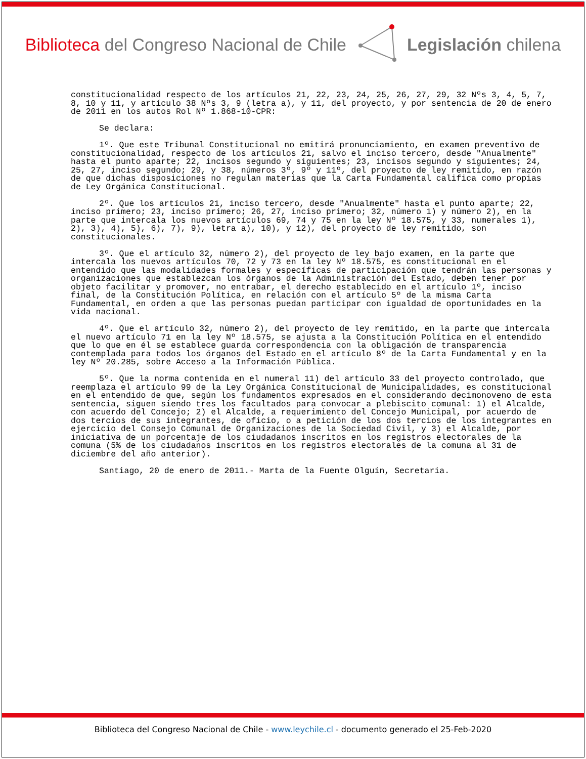Biblioteca del Congreso Nacional de Chile
Legislación chilena
constitucionalidad respecto de los artículos 21, 22, 23, 24, 25, 26, 27, 29, 32 Nºs 3, 4, 5, 7, 8, 10 y 11, y artículo 38 Nºs 3, 9 (letra a), y 11, del proyecto, y por sentencia de 20 de enero de 2011 en los autos Rol Nº 1.868-10-CPR:
Se declara:
1º. Que este Tribunal Constitucional no emitirá pronunciamiento, en examen preventivo de constitucionalidad, respecto de los artículos 21, salvo el inciso tercero, desde "Anualmente" hasta el punto aparte; 22, incisos segundo y siguientes; 23, incisos segundo y siguientes; 24, 25, 27, inciso segundo; 29, y 38, números 3º, 9º y 11º, del proyecto de ley remitido, en razón de que dichas disposiciones no regulan materias que la Carta Fundamental califica como propias de Ley Orgánica Constitucional.
2º. Que los artículos 21, inciso tercero, desde "Anualmente" hasta el punto aparte; 22, inciso primero; 23, inciso primero; 26, 27, inciso primero; 32, número 1) y número 2), en la parte que intercala los nuevos artículos 69, 74 y 75 en la ley Nº 18.575, y 33, numerales 1), 2), 3), 4), 5), 6), 7), 9), letra a), 10), y 12), del proyecto de ley remitido, son constitucionales.
3º. Que el artículo 32, número 2), del proyecto de ley bajo examen, en la parte que intercala los nuevos artículos 70, 72 y 73 en la ley Nº 18.575, es constitucional en el entendido que las modalidades formales y específicas de participación que tendrán las personas y organizaciones que establezcan los órganos de la Administración del Estado, deben tener por objeto facilitar y promover, no entrabar, el derecho establecido en el artículo 1º, inciso final, de la Constitución Política, en relación con el artículo 5º de la misma Carta Fundamental, en orden a que las personas puedan participar con igualdad de oportunidades en la vida nacional.
4º. Que el artículo 32, número 2), del proyecto de ley remitido, en la parte que intercala el nuevo artículo 71 en la ley Nº 18.575, se ajusta a la Constitución Política en el entendido que lo que en él se establece guarda correspondencia con la obligación de transparencia contemplada para todos los órganos del Estado en el artículo 8º de la Carta Fundamental y en la ley Nº 20.285, sobre Acceso a la Información Pública.
5º. Que la norma contenida en el numeral 11) del artículo 33 del proyecto controlado, que reemplaza el artículo 99 de la Ley Orgánica Constitucional de Municipalidades, es constitucional en el entendido de que, según los fundamentos expresados en el considerando decimonoveno de esta sentencia, siguen siendo tres los facultados para convocar a plebiscito comunal: 1) el Alcalde, con acuerdo del Concejo; 2) el Alcalde, a requerimiento del Concejo Municipal, por acuerdo de dos tercios de sus integrantes, de oficio, o a petición de los dos tercios de los integrantes en ejercicio del Consejo Comunal de Organizaciones de la Sociedad Civil, y 3) el Alcalde, por iniciativa de un porcentaje de los ciudadanos inscritos en los registros electorales de la comuna (5% de los ciudadanos inscritos en los registros electorales de la comuna al 31 de diciembre del año anterior).
Santiago, 20 de enero de 2011.- Marta de la Fuente Olguín, Secretaria.
Biblioteca del Congreso Nacional de Chile - www.leychile.cl - documento generado el 25-Feb-2020